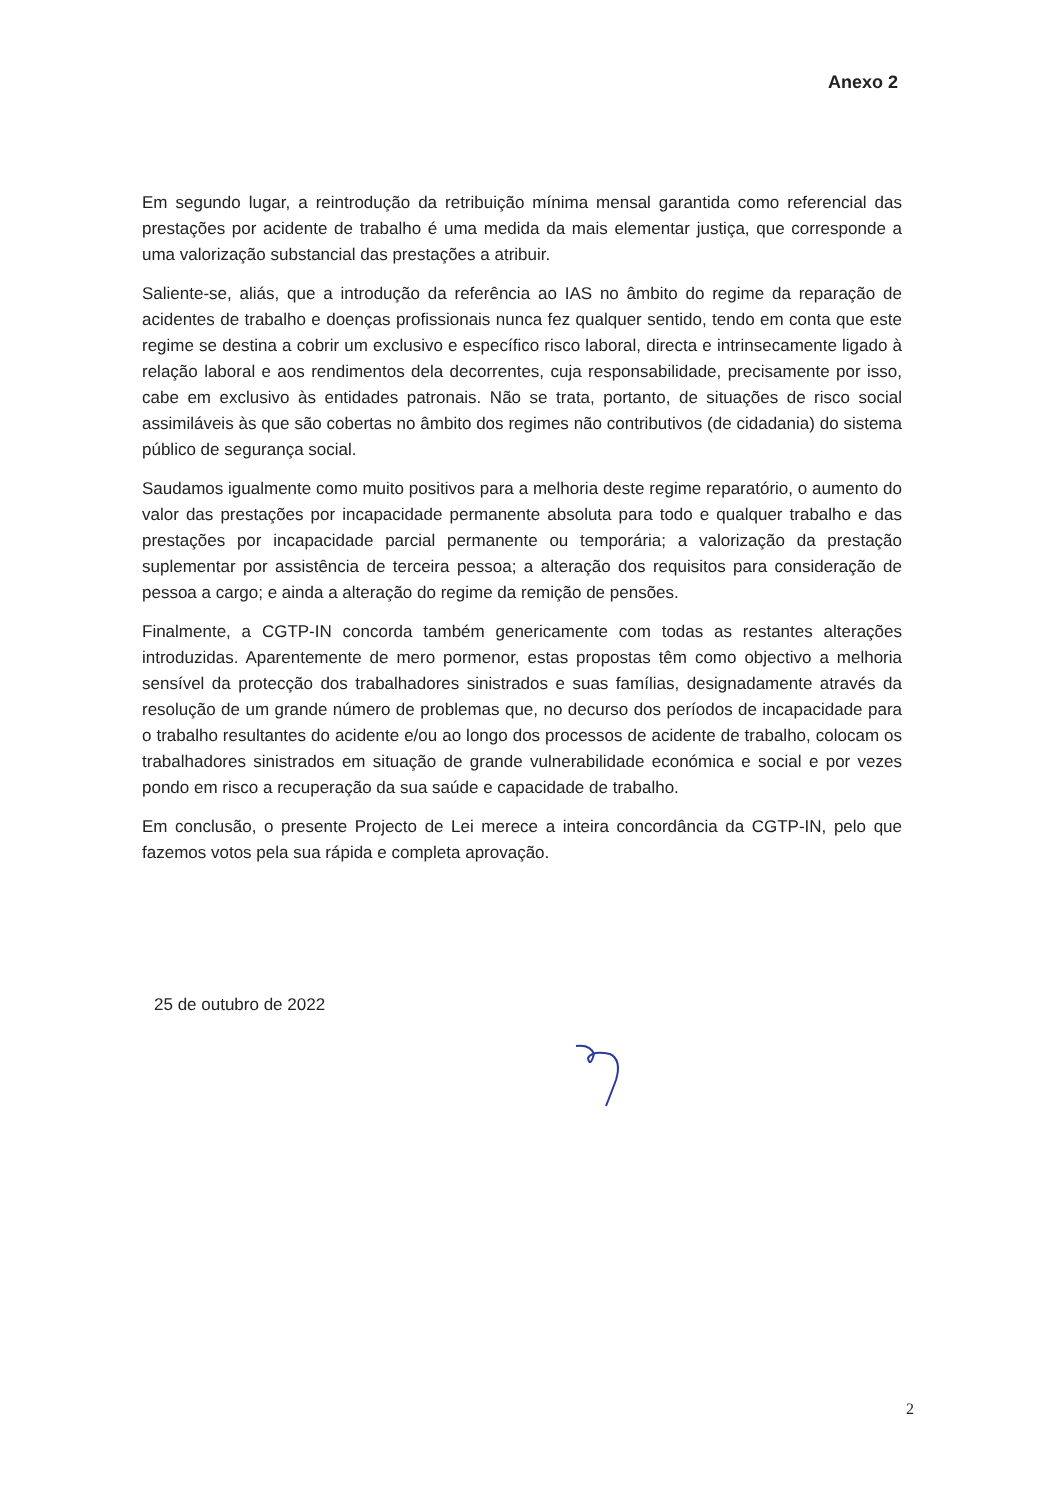Anexo 2
Em segundo lugar, a reintrodução da retribuição mínima mensal garantida como referencial das prestações por acidente de trabalho é uma medida da mais elementar justiça, que corresponde a uma valorização substancial das prestações a atribuir.
Saliente-se, aliás, que a introdução da referência ao IAS no âmbito do regime da reparação de acidentes de trabalho e doenças profissionais nunca fez qualquer sentido, tendo em conta que este regime se destina a cobrir um exclusivo e específico risco laboral, directa e intrinsecamente ligado à relação laboral e aos rendimentos dela decorrentes, cuja responsabilidade, precisamente por isso, cabe em exclusivo às entidades patronais. Não se trata, portanto, de situações de risco social assimiláveis às que são cobertas no âmbito dos regimes não contributivos (de cidadania) do sistema público de segurança social.
Saudamos igualmente como muito positivos para a melhoria deste regime reparatório, o aumento do valor das prestações por incapacidade permanente absoluta para todo e qualquer trabalho e das prestações por incapacidade parcial permanente ou temporária; a valorização da prestação suplementar por assistência de terceira pessoa; a alteração dos requisitos para consideração de pessoa a cargo; e ainda a alteração do regime da remição de pensões.
Finalmente, a CGTP-IN concorda também genericamente com todas as restantes alterações introduzidas. Aparentemente de mero pormenor, estas propostas têm como objectivo a melhoria sensível da protecção dos trabalhadores sinistrados e suas famílias, designadamente através da resolução de um grande número de problemas que, no decurso dos períodos de incapacidade para o trabalho resultantes do acidente e/ou ao longo dos processos de acidente de trabalho, colocam os trabalhadores sinistrados em situação de grande vulnerabilidade económica e social e por vezes pondo em risco a recuperação da sua saúde e capacidade de trabalho.
Em conclusão, o presente Projecto de Lei merece a inteira concordância da CGTP-IN, pelo que fazemos votos pela sua rápida e completa aprovação.
25 de outubro de 2022
2